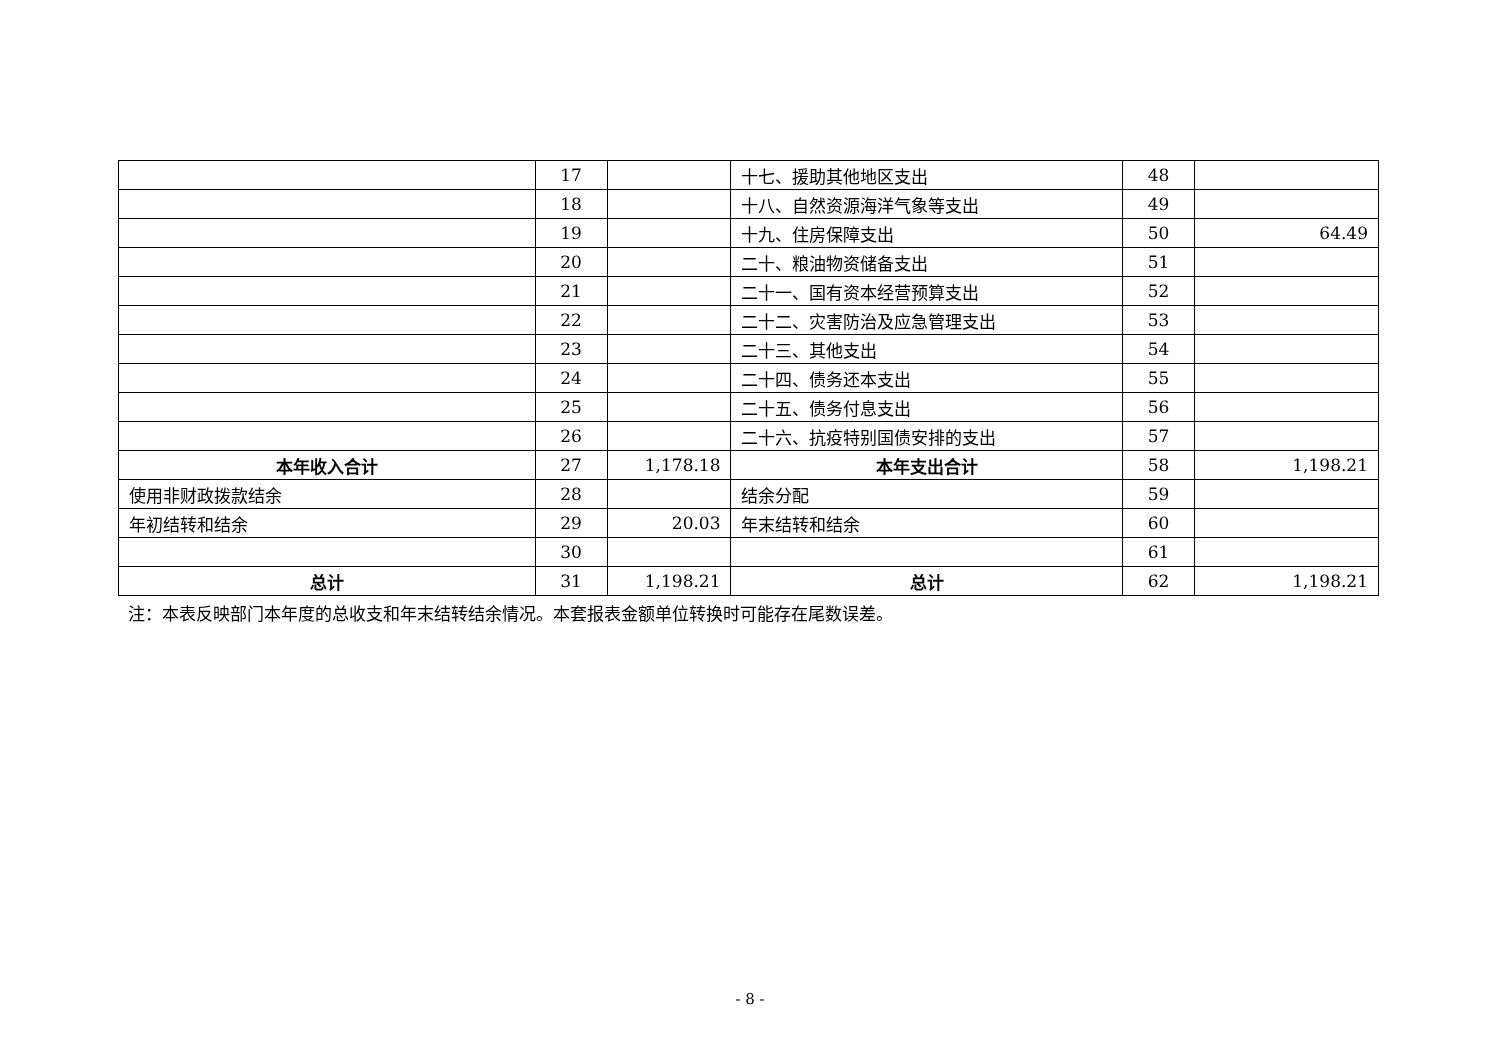| | 17 | | 十七、援助其他地区支出 | 48 | |
| | 18 | | 十八、自然资源海洋气象等支出 | 49 | |
| | 19 | | 十九、住房保障支出 | 50 | 64.49 |
| | 20 | | 二十、粮油物资储备支出 | 51 | |
| | 21 | | 二十一、国有资本经营预算支出 | 52 | |
| | 22 | | 二十二、灾害防治及应急管理支出 | 53 | |
| | 23 | | 二十三、其他支出 | 54 | |
| | 24 | | 二十四、债务还本支出 | 55 | |
| | 25 | | 二十五、债务付息支出 | 56 | |
| | 26 | | 二十六、抗疫特别国债安排的支出 | 57 | |
| 本年收入合计 | 27 | 1,178.18 | 本年支出合计 | 58 | 1,198.21 |
| 使用非财政拨款结余 | 28 | | 结余分配 | 59 | |
| 年初结转和结余 | 29 | 20.03 | 年末结转和结余 | 60 | |
| | 30 | | | 61 | |
| 总计 | 31 | 1,198.21 | 总计 | 62 | 1,198.21 |
注：本表反映部门本年度的总收支和年末结转结余情况。本套报表金额单位转换时可能存在尾数误差。
- 8 -